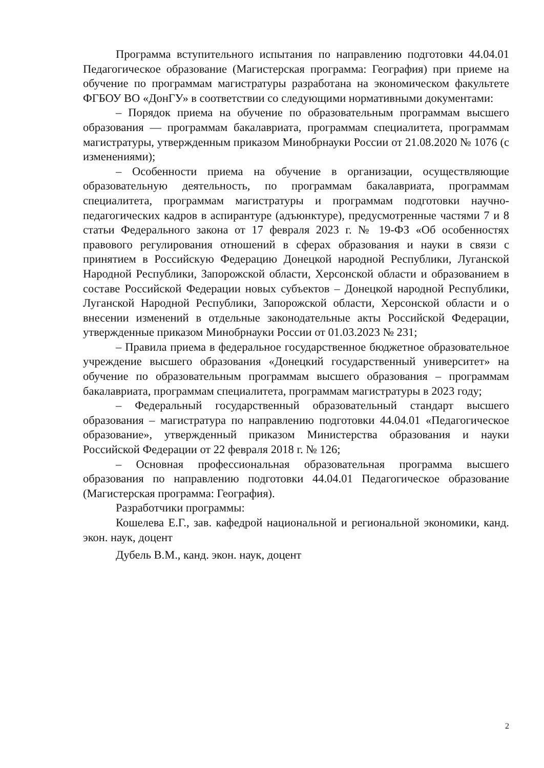Программа вступительного испытания по направлению подготовки 44.04.01 Педагогическое образование (Магистерская программа: География) при приеме на обучение по программам магистратуры разработана на экономическом факультете ФГБОУ ВО «ДонГУ» в соответствии со следующими нормативными документами:
– Порядок приема на обучение по образовательным программам высшего образования — программам бакалавриата, программам специалитета, программам магистратуры, утвержденным приказом Минобрнауки России от 21.08.2020 № 1076 (с изменениями);
– Особенности приема на обучение в организации, осуществляющие образовательную деятельность, по программам бакалавриата, программам специалитета, программам магистратуры и программам подготовки научно-педагогических кадров в аспирантуре (адъюнктуре), предусмотренные частями 7 и 8 статьи Федерального закона от 17 февраля 2023 г. № 19-ФЗ «Об особенностях правового регулирования отношений в сферах образования и науки в связи с принятием в Российскую Федерацию Донецкой народной Республики, Луганской Народной Республики, Запорожской области, Херсонской области и образованием в составе Российской Федерации новых субъектов – Донецкой народной Республики, Луганской Народной Республики, Запорожской области, Херсонской области и о внесении изменений в отдельные законодательные акты Российской Федерации, утвержденные приказом Минобрнауки России от 01.03.2023 № 231;
– Правила приема в федеральное государственное бюджетное образовательное учреждение высшего образования «Донецкий государственный университет» на обучение по образовательным программам высшего образования – программам бакалавриата, программам специалитета, программам магистратуры в 2023 году;
– Федеральный государственный образовательный стандарт высшего образования – магистратура по направлению подготовки 44.04.01 «Педагогическое образование», утвержденный приказом Министерства образования и науки Российской Федерации от 22 февраля 2018 г. № 126;
– Основная профессиональная образовательная программа высшего образования по направлению подготовки 44.04.01 Педагогическое образование (Магистерская программа: География).
Разработчики программы:
Кошелева Е.Г., зав. кафедрой национальной и региональной экономики, канд. экон. наук, доцент
Дубель В.М., канд. экон. наук, доцент
2